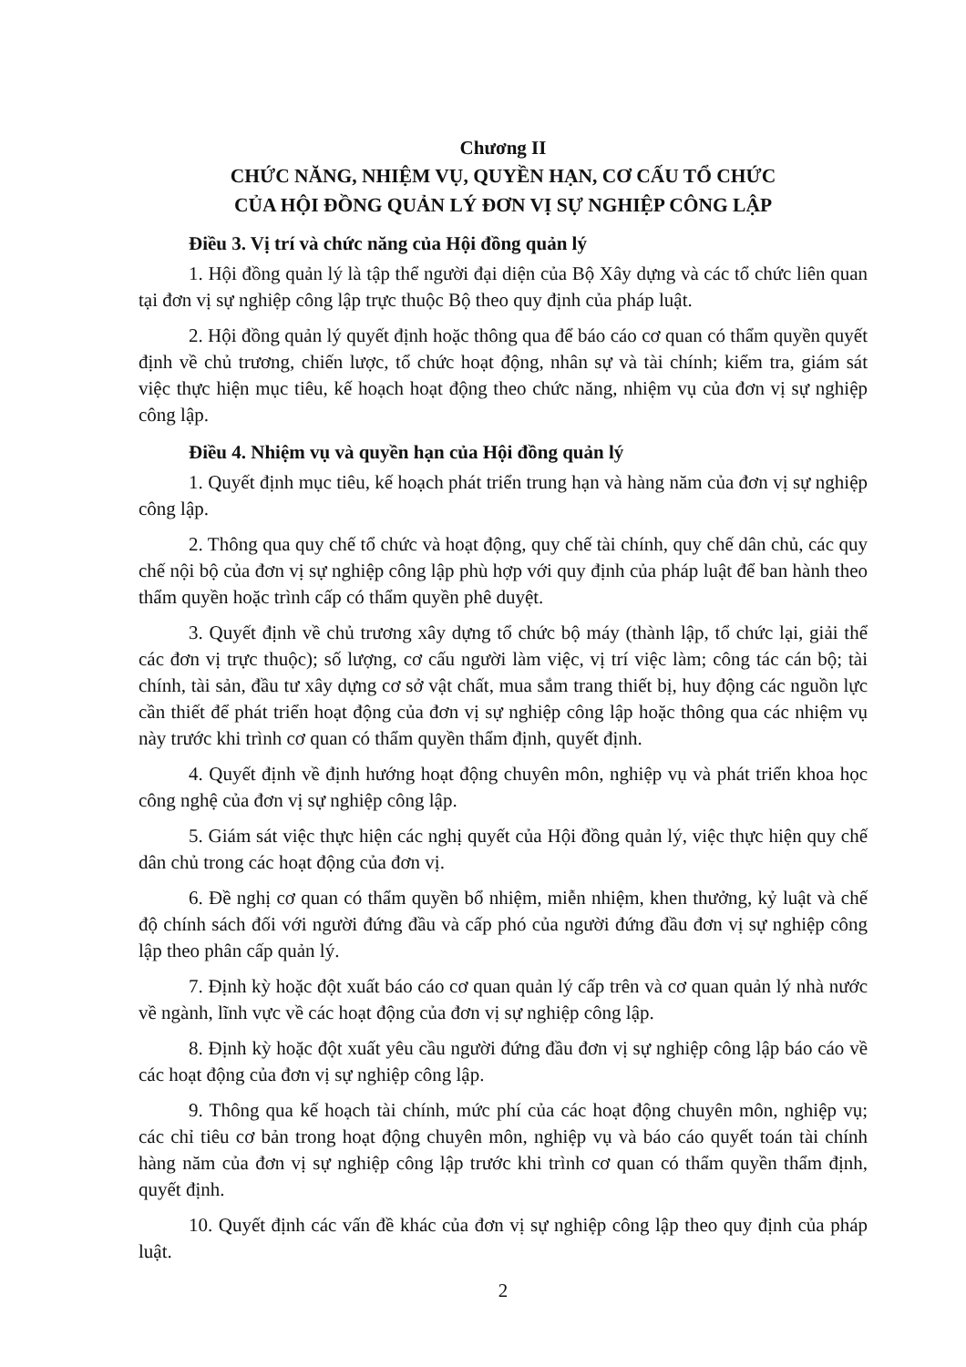Chương II
CHỨC NĂNG, NHIỆM VỤ, QUYỀN HẠN, CƠ CẤU TỔ CHỨC
CỦA HỘI ĐỒNG QUẢN LÝ ĐƠN VỊ SỰ NGHIỆP CÔNG LẬP
Điều 3. Vị trí và chức năng của Hội đồng quản lý
1. Hội đồng quản lý là tập thể người đại diện của Bộ Xây dựng và các tổ chức liên quan tại đơn vị sự nghiệp công lập trực thuộc Bộ theo quy định của pháp luật.
2. Hội đồng quản lý quyết định hoặc thông qua để báo cáo cơ quan có thẩm quyền quyết định về chủ trương, chiến lược, tổ chức hoạt động, nhân sự và tài chính; kiểm tra, giám sát việc thực hiện mục tiêu, kế hoạch hoạt động theo chức năng, nhiệm vụ của đơn vị sự nghiệp công lập.
Điều 4. Nhiệm vụ và quyền hạn của Hội đồng quản lý
1. Quyết định mục tiêu, kế hoạch phát triển trung hạn và hàng năm của đơn vị sự nghiệp công lập.
2. Thông qua quy chế tổ chức và hoạt động, quy chế tài chính, quy chế dân chủ, các quy chế nội bộ của đơn vị sự nghiệp công lập phù hợp với quy định của pháp luật để ban hành theo thẩm quyền hoặc trình cấp có thẩm quyền phê duyệt.
3. Quyết định về chủ trương xây dựng tổ chức bộ máy (thành lập, tổ chức lại, giải thể các đơn vị trực thuộc); số lượng, cơ cấu người làm việc, vị trí việc làm; công tác cán bộ; tài chính, tài sản, đầu tư xây dựng cơ sở vật chất, mua sắm trang thiết bị, huy động các nguồn lực cần thiết để phát triển hoạt động của đơn vị sự nghiệp công lập hoặc thông qua các nhiệm vụ này trước khi trình cơ quan có thẩm quyền thẩm định, quyết định.
4. Quyết định về định hướng hoạt động chuyên môn, nghiệp vụ và phát triển khoa học công nghệ của đơn vị sự nghiệp công lập.
5. Giám sát việc thực hiện các nghị quyết của Hội đồng quản lý, việc thực hiện quy chế dân chủ trong các hoạt động của đơn vị.
6. Đề nghị cơ quan có thẩm quyền bổ nhiệm, miễn nhiệm, khen thưởng, kỷ luật và chế độ chính sách đối với người đứng đầu và cấp phó của người đứng đầu đơn vị sự nghiệp công lập theo phân cấp quản lý.
7. Định kỳ hoặc đột xuất báo cáo cơ quan quản lý cấp trên và cơ quan quản lý nhà nước về ngành, lĩnh vực về các hoạt động của đơn vị sự nghiệp công lập.
8. Định kỳ hoặc đột xuất yêu cầu người đứng đầu đơn vị sự nghiệp công lập báo cáo về các hoạt động của đơn vị sự nghiệp công lập.
9. Thông qua kế hoạch tài chính, mức phí của các hoạt động chuyên môn, nghiệp vụ; các chỉ tiêu cơ bản trong hoạt động chuyên môn, nghiệp vụ và báo cáo quyết toán tài chính hàng năm của đơn vị sự nghiệp công lập trước khi trình cơ quan có thẩm quyền thẩm định, quyết định.
10. Quyết định các vấn đề khác của đơn vị sự nghiệp công lập theo quy định của pháp luật.
2